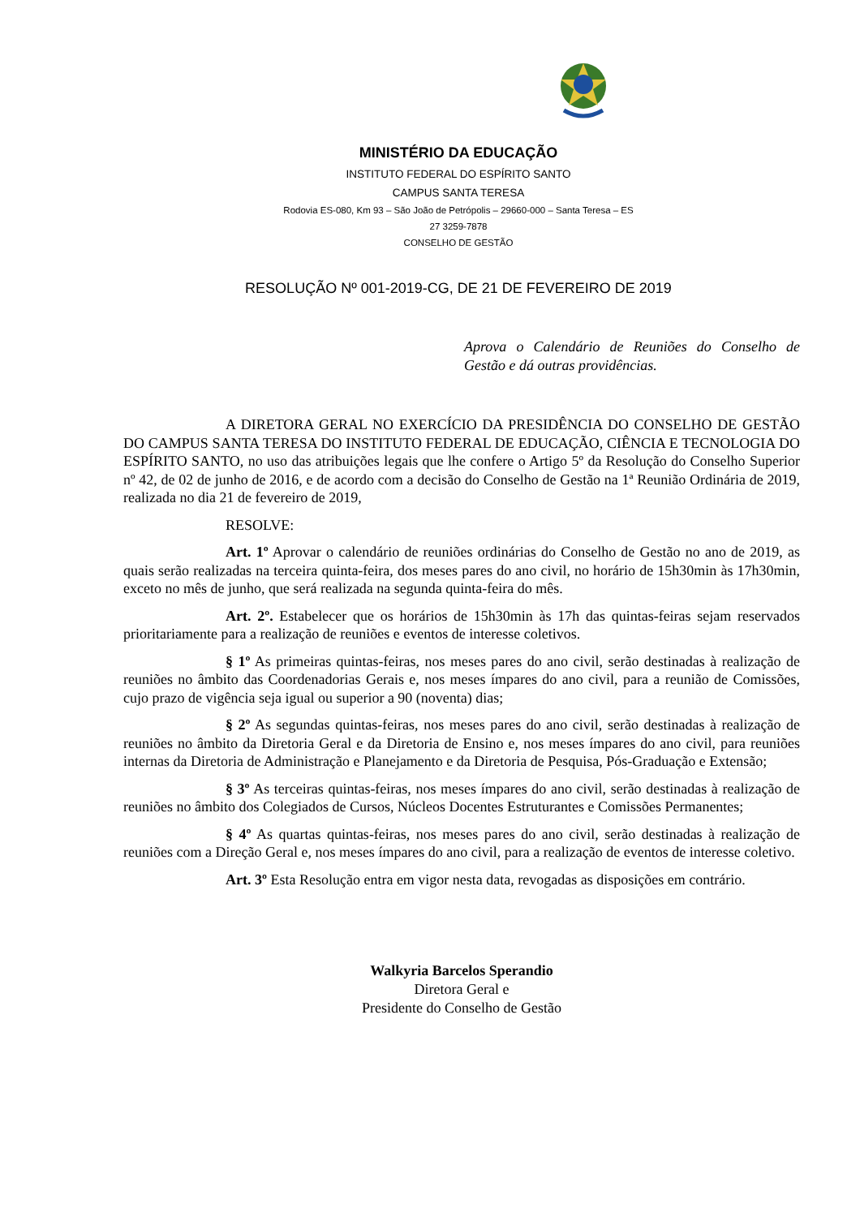MINISTÉRIO DA EDUCAÇÃO
INSTITUTO FEDERAL DO ESPÍRITO SANTO
CAMPUS SANTA TERESA
Rodovia ES-080, Km 93 – São João de Petrópolis – 29660-000 – Santa Teresa – ES
27 3259-7878
CONSELHO DE GESTÃO
RESOLUÇÃO Nº 001-2019-CG, DE 21 DE FEVEREIRO DE 2019
Aprova o Calendário de Reuniões do Conselho de Gestão e dá outras providências.
A DIRETORA GERAL NO EXERCÍCIO DA PRESIDÊNCIA DO CONSELHO DE GESTÃO DO CAMPUS SANTA TERESA DO INSTITUTO FEDERAL DE EDUCAÇÃO, CIÊNCIA E TECNOLOGIA DO ESPÍRITO SANTO, no uso das atribuições legais que lhe confere o Artigo 5º da Resolução do Conselho Superior nº 42, de 02 de junho de 2016, e de acordo com a decisão do Conselho de Gestão na 1ª Reunião Ordinária de 2019, realizada no dia 21 de fevereiro de 2019,
RESOLVE:
Art. 1º Aprovar o calendário de reuniões ordinárias do Conselho de Gestão no ano de 2019, as quais serão realizadas na terceira quinta-feira, dos meses pares do ano civil, no horário de 15h30min às 17h30min, exceto no mês de junho, que será realizada na segunda quinta-feira do mês.
Art. 2º. Estabelecer que os horários de 15h30min às 17h das quintas-feiras sejam reservados prioritariamente para a realização de reuniões e eventos de interesse coletivos.
§ 1º As primeiras quintas-feiras, nos meses pares do ano civil, serão destinadas à realização de reuniões no âmbito das Coordenadorias Gerais e, nos meses ímpares do ano civil, para a reunião de Comissões, cujo prazo de vigência seja igual ou superior a 90 (noventa) dias;
§ 2º As segundas quintas-feiras, nos meses pares do ano civil, serão destinadas à realização de reuniões no âmbito da Diretoria Geral e da Diretoria de Ensino e, nos meses ímpares do ano civil, para reuniões internas da Diretoria de Administração e Planejamento e da Diretoria de Pesquisa, Pós-Graduação e Extensão;
§ 3º As terceiras quintas-feiras, nos meses ímpares do ano civil, serão destinadas à realização de reuniões no âmbito dos Colegiados de Cursos, Núcleos Docentes Estruturantes e Comissões Permanentes;
§ 4º As quartas quintas-feiras, nos meses pares do ano civil, serão destinadas à realização de reuniões com a Direção Geral e, nos meses ímpares do ano civil, para a realização de eventos de interesse coletivo.
Art. 3º Esta Resolução entra em vigor nesta data, revogadas as disposições em contrário.
Walkyria Barcelos Sperandio
Diretora Geral e
Presidente do Conselho de Gestão